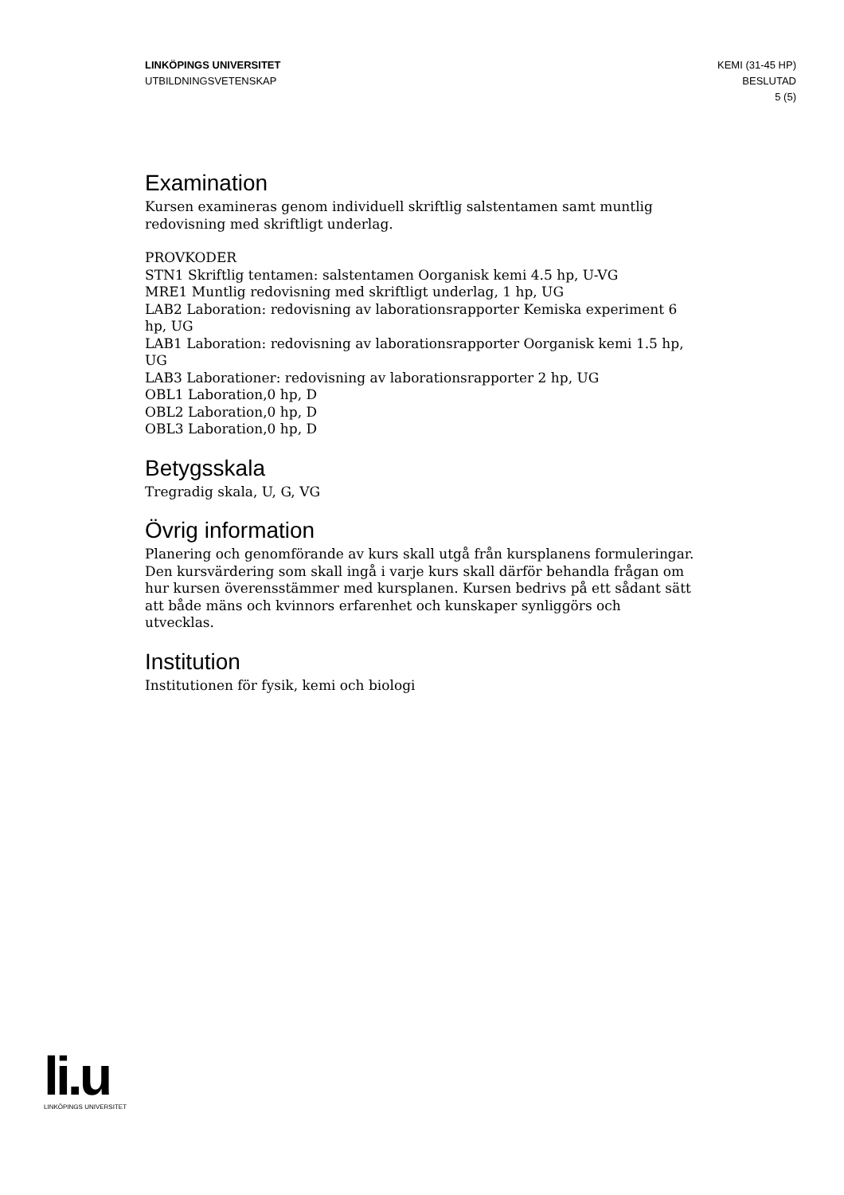LINKÖPINGS UNIVERSITET
UTBILDNINGSVETENSKAP
KEMI (31-45 HP)
BESLUTAD
5 (5)
Examination
Kursen examineras genom individuell skriftlig salstentamen samt muntlig redovisning med skriftligt underlag.
PROVKODER
STN1 Skriftlig tentamen: salstentamen Oorganisk kemi 4.5 hp, U-VG
MRE1 Muntlig redovisning med skriftligt underlag, 1 hp, UG
LAB2 Laboration: redovisning av laborationsrapporter Kemiska experiment 6 hp, UG
LAB1 Laboration: redovisning av laborationsrapporter Oorganisk kemi 1.5 hp, UG
LAB3 Laborationer: redovisning av laborationsrapporter 2 hp, UG
OBL1 Laboration,0 hp, D
OBL2 Laboration,0 hp, D
OBL3 Laboration,0 hp, D
Betygsskala
Tregradig skala, U, G, VG
Övrig information
Planering och genomförande av kurs skall utgå från kursplanens formuleringar. Den kursvärdering som skall ingå i varje kurs skall därför behandla frågan om hur kursen överensstämmer med kursplanen. Kursen bedrivs på ett sådant sätt att både mäns och kvinnors erfarenhet och kunskaper synliggörs och utvecklas.
Institution
Institutionen för fysik, kemi och biologi
li.u
LINKÖPINGS UNIVERSITET